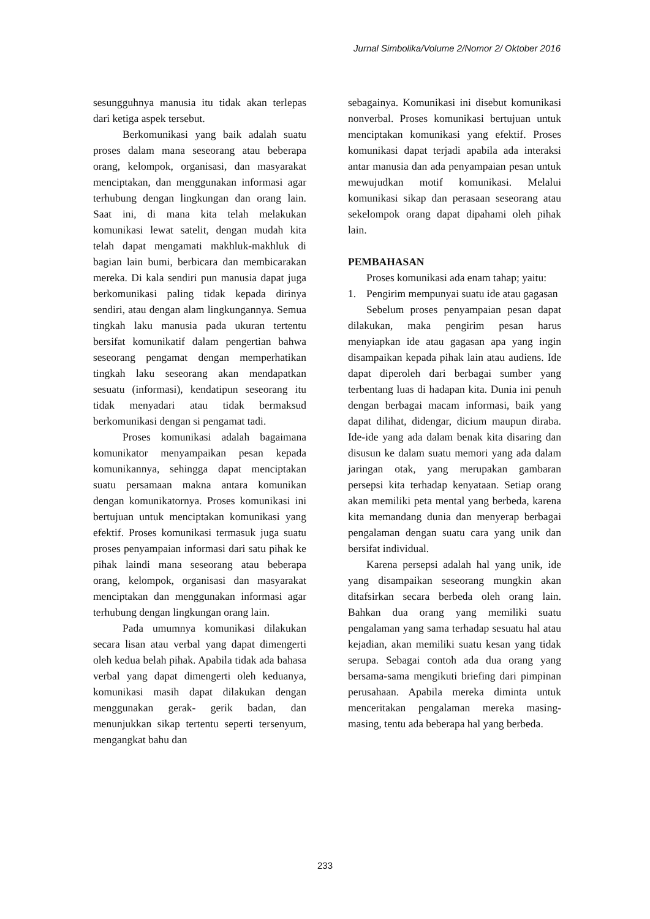Jurnal Simbolika/Volume 2/Nomor 2/ Oktober 2016
sesungguhnya manusia itu tidak akan terlepas dari ketiga aspek tersebut.
Berkomunikasi yang baik adalah suatu proses dalam mana seseorang atau beberapa orang, kelompok, organisasi, dan masyarakat menciptakan, dan menggunakan informasi agar terhubung dengan lingkungan dan orang lain. Saat ini, di mana kita telah melakukan komunikasi lewat satelit, dengan mudah kita telah dapat mengamati makhluk-makhluk di bagian lain bumi, berbicara dan membicarakan mereka. Di kala sendiri pun manusia dapat juga berkomunikasi paling tidak kepada dirinya sendiri, atau dengan alam lingkungannya. Semua tingkah laku manusia pada ukuran tertentu bersifat komunikatif dalam pengertian bahwa seseorang pengamat dengan memperhatikan tingkah laku seseorang akan mendapatkan sesuatu (informasi), kendatipun seseorang itu tidak menyadari atau tidak bermaksud berkomunikasi dengan si pengamat tadi.
Proses komunikasi adalah bagaimana komunikator menyampaikan pesan kepada komunikannya, sehingga dapat menciptakan suatu persamaan makna antara komunikan dengan komunikatornya. Proses komunikasi ini bertujuan untuk menciptakan komunikasi yang efektif. Proses komunikasi termasuk juga suatu proses penyampaian informasi dari satu pihak ke pihak laindi mana seseorang atau beberapa orang, kelompok, organisasi dan masyarakat menciptakan dan menggunakan informasi agar terhubung dengan lingkungan orang lain.
Pada umumnya komunikasi dilakukan secara lisan atau verbal yang dapat dimengerti oleh kedua belah pihak. Apabila tidak ada bahasa verbal yang dapat dimengerti oleh keduanya, komunikasi masih dapat dilakukan dengan menggunakan gerak- gerik badan, dan menunjukkan sikap tertentu seperti tersenyum, mengangkat bahu dan
sebagainya. Komunikasi ini disebut komunikasi nonverbal. Proses komunikasi bertujuan untuk menciptakan komunikasi yang efektif. Proses komunikasi dapat terjadi apabila ada interaksi antar manusia dan ada penyampaian pesan untuk mewujudkan motif komunikasi. Melalui komunikasi sikap dan perasaan seseorang atau sekelompok orang dapat dipahami oleh pihak lain.
PEMBAHASAN
Proses komunikasi ada enam tahap; yaitu:
1. Pengirim mempunyai suatu ide atau gagasan
Sebelum proses penyampaian pesan dapat dilakukan, maka pengirim pesan harus menyiapkan ide atau gagasan apa yang ingin disampaikan kepada pihak lain atau audiens. Ide dapat diperoleh dari berbagai sumber yang terbentang luas di hadapan kita. Dunia ini penuh dengan berbagai macam informasi, baik yang dapat dilihat, didengar, dicium maupun diraba. Ide-ide yang ada dalam benak kita disaring dan disusun ke dalam suatu memori yang ada dalam jaringan otak, yang merupakan gambaran persepsi kita terhadap kenyataan. Setiap orang akan memiliki peta mental yang berbeda, karena kita memandang dunia dan menyerap berbagai pengalaman dengan suatu cara yang unik dan bersifat individual.
Karena persepsi adalah hal yang unik, ide yang disampaikan seseorang mungkin akan ditafsirkan secara berbeda oleh orang lain. Bahkan dua orang yang memiliki suatu pengalaman yang sama terhadap sesuatu hal atau kejadian, akan memiliki suatu kesan yang tidak serupa. Sebagai contoh ada dua orang yang bersama-sama mengikuti briefing dari pimpinan perusahaan. Apabila mereka diminta untuk menceritakan pengalaman mereka masing-masing, tentu ada beberapa hal yang berbeda.
233